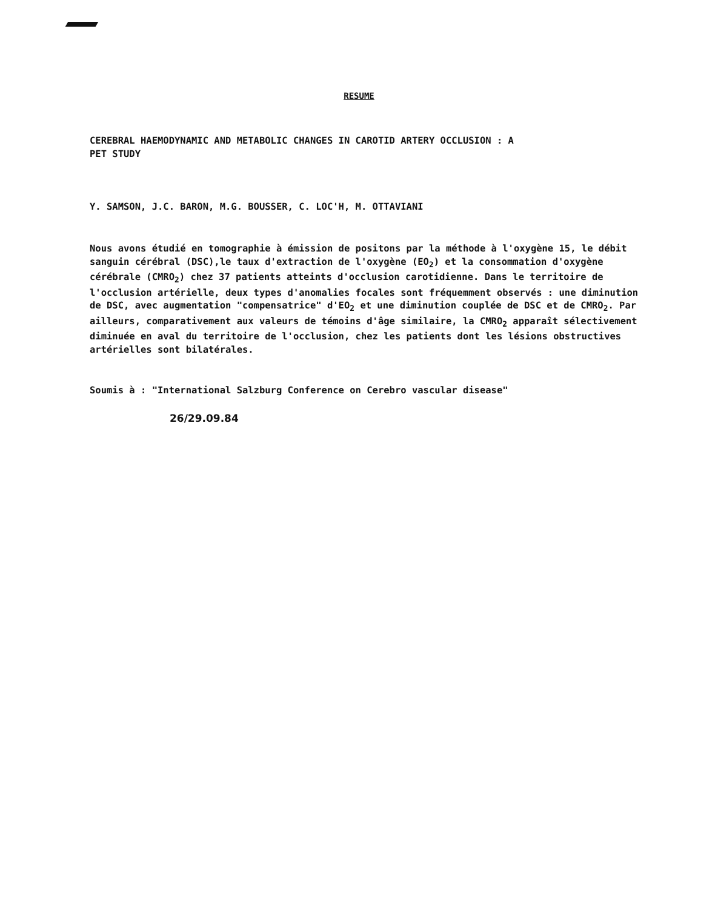RESUME
CEREBRAL HAEMODYNAMIC AND METABOLIC CHANGES IN CAROTID ARTERY OCCLUSION : A
PET STUDY
Y. SAMSON, J.C. BARON, M.G. BOUSSER, C. LOC'H, M. OTTAVIANI
Nous avons étudié en tomographie à émission de positons par la méthode à l'oxygène 15, le débit sanguin cérébral (DSC),le taux d'extraction de l'oxygène (EO<sub>2</sub>) et la consommation d'oxygène cérébrale (CMRO<sub>2</sub>) chez 37 patients atteints d'occlusion carotidienne. Dans le territoire de l'occlusion artérielle, deux types d'anomalies focales sont fréquemment observés : une diminution de DSC, avec augmentation "compensatrice" d'EO<sub>2</sub> et une diminution couplée de DSC et de CMRO<sub>2</sub>. Par ailleurs, comparativement aux valeurs de témoins d'âge similaire, la CMRO<sub>2</sub> apparaît sélectivement diminuée en aval du territoire de l'occlusion, chez les patients dont les lésions obstructives artérielles sont bilatérales.
Soumis à : "International Salzburg Conference on Cerebro vascular disease"
26/29.09.84